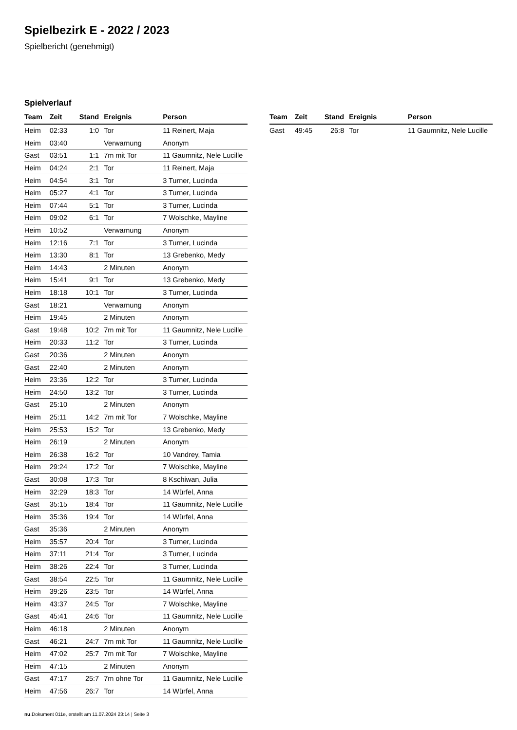Spielbezirk E - 2022 / 2023
Spielbericht (genehmigt)
Spielverlauf
| Team | Zeit | Stand | Ereignis | Person |
| --- | --- | --- | --- | --- |
| Heim | 02:33 | 1:0 | Tor | 11 Reinert, Maja |
| Heim | 03:40 | | Verwarnung | Anonym |
| Gast | 03:51 | 1:1 | 7m mit Tor | 11 Gaumnitz, Nele Lucille |
| Heim | 04:24 | 2:1 | Tor | 11 Reinert, Maja |
| Heim | 04:54 | 3:1 | Tor | 3 Turner, Lucinda |
| Heim | 05:27 | 4:1 | Tor | 3 Turner, Lucinda |
| Heim | 07:44 | 5:1 | Tor | 3 Turner, Lucinda |
| Heim | 09:02 | 6:1 | Tor | 7 Wolschke, Mayline |
| Heim | 10:52 | | Verwarnung | Anonym |
| Heim | 12:16 | 7:1 | Tor | 3 Turner, Lucinda |
| Heim | 13:30 | 8:1 | Tor | 13 Grebenko, Medy |
| Heim | 14:43 | | 2 Minuten | Anonym |
| Heim | 15:41 | 9:1 | Tor | 13 Grebenko, Medy |
| Heim | 18:18 | 10:1 | Tor | 3 Turner, Lucinda |
| Gast | 18:21 | | Verwarnung | Anonym |
| Heim | 19:45 | | 2 Minuten | Anonym |
| Gast | 19:48 | 10:2 | 7m mit Tor | 11 Gaumnitz, Nele Lucille |
| Heim | 20:33 | 11:2 | Tor | 3 Turner, Lucinda |
| Gast | 20:36 | | 2 Minuten | Anonym |
| Gast | 22:40 | | 2 Minuten | Anonym |
| Heim | 23:36 | 12:2 | Tor | 3 Turner, Lucinda |
| Heim | 24:50 | 13:2 | Tor | 3 Turner, Lucinda |
| Gast | 25:10 | | 2 Minuten | Anonym |
| Heim | 25:11 | 14:2 | 7m mit Tor | 7 Wolschke, Mayline |
| Heim | 25:53 | 15:2 | Tor | 13 Grebenko, Medy |
| Heim | 26:19 | | 2 Minuten | Anonym |
| Heim | 26:38 | 16:2 | Tor | 10 Vandrey, Tamia |
| Heim | 29:24 | 17:2 | Tor | 7 Wolschke, Mayline |
| Gast | 30:08 | 17:3 | Tor | 8 Kschiwan, Julia |
| Heim | 32:29 | 18:3 | Tor | 14 Würfel, Anna |
| Gast | 35:15 | 18:4 | Tor | 11 Gaumnitz, Nele Lucille |
| Heim | 35:36 | 19:4 | Tor | 14 Würfel, Anna |
| Gast | 35:36 | | 2 Minuten | Anonym |
| Heim | 35:57 | 20:4 | Tor | 3 Turner, Lucinda |
| Heim | 37:11 | 21:4 | Tor | 3 Turner, Lucinda |
| Heim | 38:26 | 22:4 | Tor | 3 Turner, Lucinda |
| Gast | 38:54 | 22:5 | Tor | 11 Gaumnitz, Nele Lucille |
| Heim | 39:26 | 23:5 | Tor | 14 Würfel, Anna |
| Heim | 43:37 | 24:5 | Tor | 7 Wolschke, Mayline |
| Gast | 45:41 | 24:6 | Tor | 11 Gaumnitz, Nele Lucille |
| Heim | 46:18 | | 2 Minuten | Anonym |
| Gast | 46:21 | 24:7 | 7m mit Tor | 11 Gaumnitz, Nele Lucille |
| Heim | 47:02 | 25:7 | 7m mit Tor | 7 Wolschke, Mayline |
| Heim | 47:15 | | 2 Minuten | Anonym |
| Gast | 47:17 | 25:7 | 7m ohne Tor | 11 Gaumnitz, Nele Lucille |
| Heim | 47:56 | 26:7 | Tor | 14 Würfel, Anna |
| Team | Zeit | Stand | Ereignis | Person |
| --- | --- | --- | --- | --- |
| Gast | 49:45 | 26:8 | Tor | 11 Gaumnitz, Nele Lucille |
nu.Dokument 011e, erstellt am 11.07.2024 23:14 | Seite 3